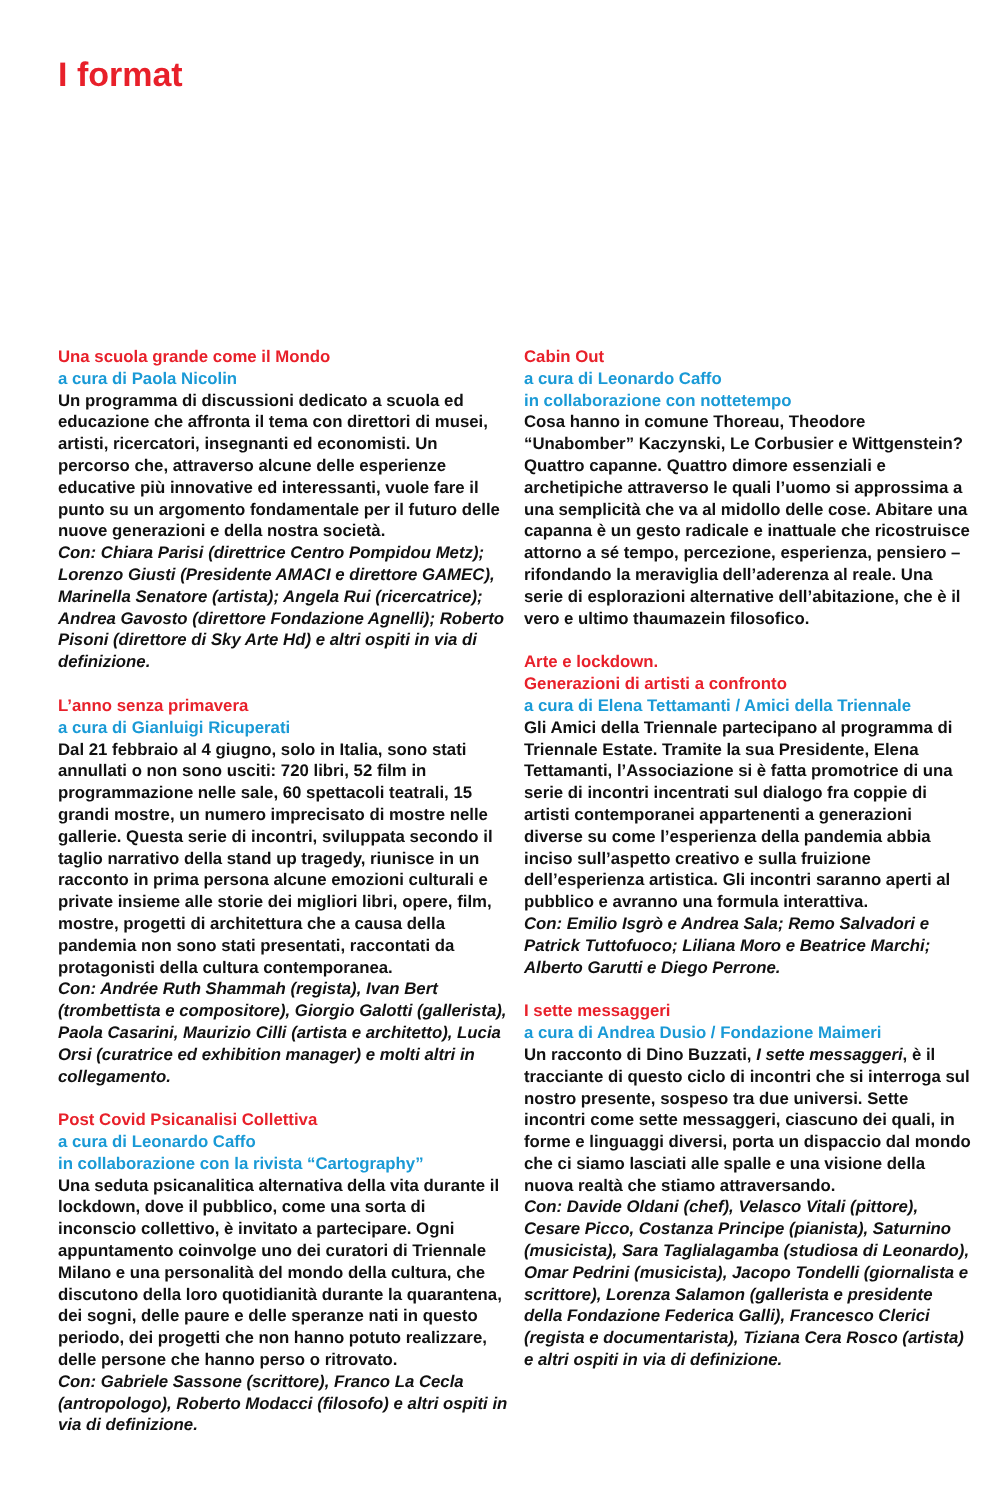I format
Una scuola grande come il Mondo
a cura di Paola Nicolin
Un programma di discussioni dedicato a scuola ed educazione che affronta il tema con direttori di musei, artisti, ricercatori, insegnanti ed economisti. Un percorso che, attraverso alcune delle esperienze educative più innovative ed interessanti, vuole fare il punto su un argomento fondamentale per il futuro delle nuove generazioni e della nostra società.
Con: Chiara Parisi (direttrice Centro Pompidou Metz); Lorenzo Giusti (Presidente AMACI e direttore GAMEC), Marinella Senatore (artista); Angela Rui (ricercatrice); Andrea Gavosto (direttore Fondazione Agnelli); Roberto Pisoni (direttore di Sky Arte Hd) e altri ospiti in via di definizione.
L’anno senza primavera
a cura di Gianluigi Ricuperati
Dal 21 febbraio al 4 giugno, solo in Italia, sono stati annullati o non sono usciti: 720 libri, 52 film in programmazione nelle sale, 60 spettacoli teatrali, 15 grandi mostre, un numero imprecisato di mostre nelle gallerie. Questa serie di incontri, sviluppata secondo il taglio narrativo della stand up tragedy, riunisce in un racconto in prima persona alcune emozioni culturali e private insieme alle storie dei migliori libri, opere, film, mostre, progetti di architettura che a causa della pandemia non sono stati presentati, raccontati da protagonisti della cultura contemporanea.
Con: Andrée Ruth Shammah (regista), Ivan Bert (trombettista e compositore), Giorgio Galotti (gallerista), Paola Casarini, Maurizio Cilli (artista e architetto), Lucia Orsi (curatrice ed exhibition manager) e molti altri in collegamento.
Post Covid Psicanalisi Collettiva
a cura di Leonardo Caffo
in collaborazione con la rivista “Cartography”
Una seduta psicanalitica alternativa della vita durante il lockdown, dove il pubblico, come una sorta di inconscio collettivo, è invitato a partecipare. Ogni appuntamento coinvolge uno dei curatori di Triennale Milano e una personalità del mondo della cultura, che discutono della loro quotidianità durante la quarantena, dei sogni, delle paure e delle speranze nati in questo periodo, dei progetti che non hanno potuto realizzare, delle persone che hanno perso o ritrovato.
Con: Gabriele Sassone (scrittore), Franco La Cecla (antropologo), Roberto Modacci (filosofo) e altri ospiti in via di definizione.
Cabin Out
a cura di Leonardo Caffo
in collaborazione con nottetempo
Cosa hanno in comune Thoreau, Theodore “Unabomber” Kaczynski, Le Corbusier e Wittgenstein? Quattro capanne. Quattro dimore essenziali e archetipiche attraverso le quali l’uomo si approssima a una semplicità che va al midollo delle cose. Abitare una capanna è un gesto radicale e inattuale che ricostruisce attorno a sé tempo, percezione, esperienza, pensiero – rifondando la meraviglia dell’aderenza al reale. Una serie di esplorazioni alternative dell’abitazione, che è il vero e ultimo thaumazein filosofico.
Arte e lockdown.
Generazioni di artisti a confronto
a cura di Elena Tettamanti / Amici della Triennale
Gli Amici della Triennale partecipano al programma di Triennale Estate. Tramite la sua Presidente, Elena Tettamanti, l’Associazione si è fatta promotrice di una serie di incontri incentrati sul dialogo fra coppie di artisti contemporanei appartenenti a generazioni diverse su come l’esperienza della pandemia abbia inciso sull’aspetto creativo e sulla fruizione dell’esperienza artistica. Gli incontri saranno aperti al pubblico e avranno una formula interattiva.
Con: Emilio Isgrò e Andrea Sala; Remo Salvadori e Patrick Tuttofuoco; Liliana Moro e Beatrice Marchi; Alberto Garutti e Diego Perrone.
I sette messaggeri
a cura di Andrea Dusio / Fondazione Maimeri
Un racconto di Dino Buzzati, I sette messaggeri, è il tracciante di questo ciclo di incontri che si interroga sul nostro presente, sospeso tra due universi. Sette incontri come sette messaggeri, ciascuno dei quali, in forme e linguaggi diversi, porta un dispaccio dal mondo che ci siamo lasciati alle spalle e una visione della nuova realtà che stiamo attraversando.
Con: Davide Oldani (chef), Velasco Vitali (pittore), Cesare Picco, Costanza Principe (pianista), Saturnino (musicista), Sara Taglialagamba (studiosa di Leonardo), Omar Pedrini (musicista), Jacopo Tondelli (giornalista e scrittore), Lorenza Salamon (gallerista e presidente della Fondazione Federica Galli), Francesco Clerici (regista e documentarista), Tiziana Cera Rosco (artista) e altri ospiti in via di definizione.